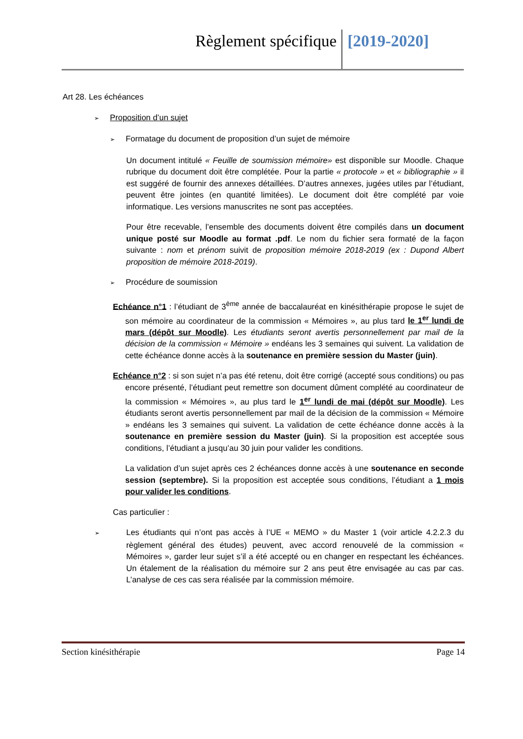Règlement spécifique [2019-2020]
Art 28. Les échéances
➢ Proposition d’un sujet
➢ Formatage du document de proposition d’un sujet de mémoire
Un document intitulé « Feuille de soumission mémoire» est disponible sur Moodle. Chaque rubrique du document doit être complétée. Pour la partie « protocole » et « bibliographie » il est suggéré de fournir des annexes détaillées. D’autres annexes, jugées utiles par l’étudiant, peuvent être jointes (en quantité limitées). Le document doit être complété par voie informatique. Les versions manuscrites ne sont pas acceptées.
Pour être recevable, l’ensemble des documents doivent être compilés dans un document unique posté sur Moodle au format .pdf. Le nom du fichier sera formaté de la façon suivante : nom et prénom suivit de proposition mémoire 2018-2019 (ex : Dupond Albert proposition de mémoire 2018-2019).
➢ Procédure de soumission
Echéance n°1 : l’étudiant de 3<sup>ème</sup> année de baccalauréat en kinésithérapie propose le sujet de son mémoire au coordinateur de la commission « Mémoires », au plus tard le 1<sup>er</sup> lundi de mars (dépôt sur Moodle). Les étudiants seront avertis personnellement par mail de la décision de la commission « Mémoire » endéans les 3 semaines qui suivent. La validation de cette échéance donne accès à la soutenance en première session du Master (juin).
Echéance n°2 : si son sujet n’a pas été retenu, doit être corrigé (accepté sous conditions) ou pas encore présenté, l’étudiant peut remettre son document dûment complété au coordinateur de la commission « Mémoires », au plus tard le 1<sup>er</sup> lundi de mai (dépôt sur Moodle). Les étudiants seront avertis personnellement par mail de la décision de la commission « Mémoire » endéans les 3 semaines qui suivent. La validation de cette échéance donne accès à la soutenance en première session du Master (juin). Si la proposition est acceptée sous conditions, l’étudiant a jusqu’au 30 juin pour valider les conditions.
La validation d’un sujet après ces 2 échéances donne accès à une soutenance en seconde session (septembre). Si la proposition est acceptée sous conditions, l’étudiant a 1 mois pour valider les conditions.
Cas particulier :
➢ Les étudiants qui n’ont pas accès à l’UE « MEMO » du Master 1 (voir article 4.2.2.3 du règlement général des études) peuvent, avec accord renouvelé de la commission « Mémoires », garder leur sujet s’il a été accepté ou en changer en respectant les échéances. Un étalement de la réalisation du mémoire sur 2 ans peut être envisagée au cas par cas. L’analyse de ces cas sera réalisée par la commission mémoire.
Section kinésithérapie Page 14